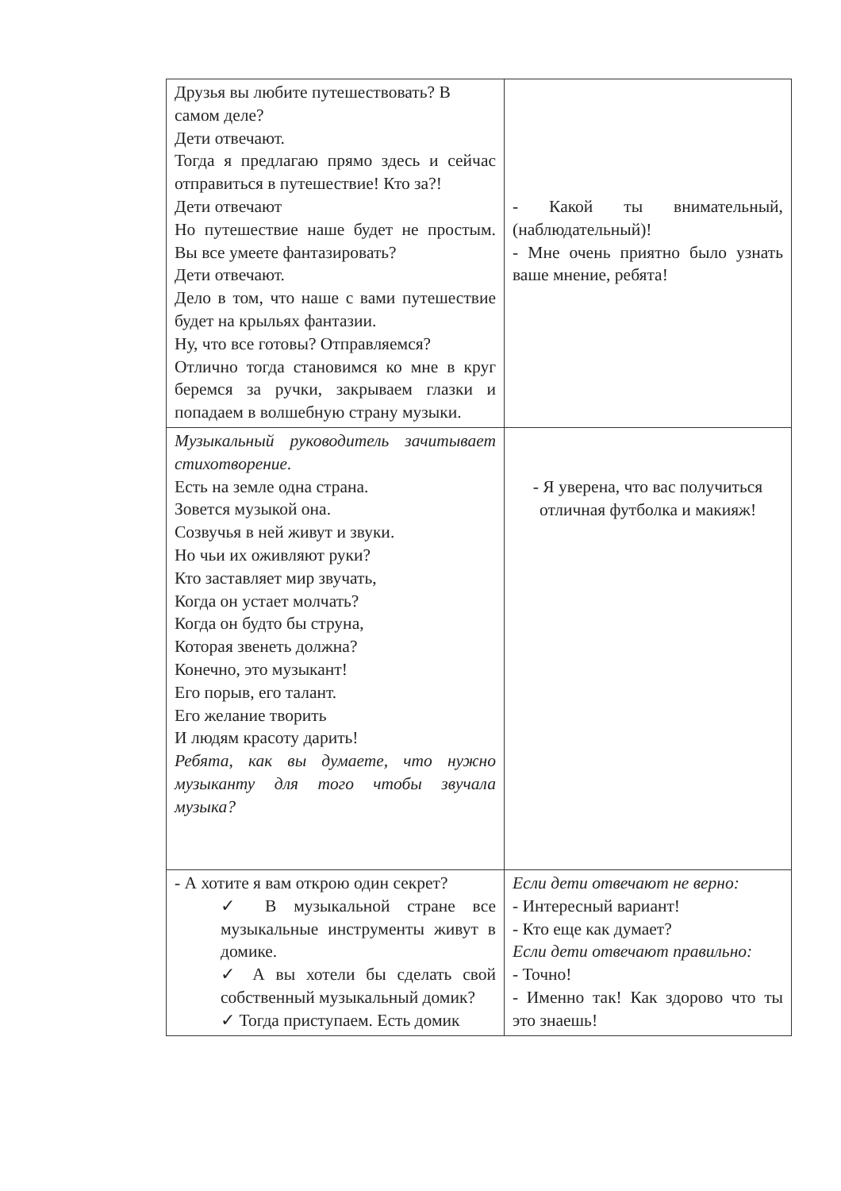| Друзья вы любите путешествовать? В самом деле? Дети отвечают. Тогда я предлагаю прямо здесь и сейчас отправиться в путешествие! Кто за?! Дети отвечают Но путешествие наше будет не простым. Вы все умеете фантазировать? Дети отвечают. Дело в том, что наше с вами путешествие будет на крыльях фантазии. Ну, что все готовы? Отправляемся? Отлично тогда становимся ко мне в круг беремся за ручки, закрываем глазки и попадаем в волшебную страну музыки. | - Какой ты внимательный, (наблюдательный)! - Мне очень приятно было узнать ваше мнение, ребята! |
| Музыкальный руководитель зачитывает стихотворение. Есть на земле одна страна. Зовется музыкой она. Созвучья в ней живут и звуки. Но чьи их оживляют руки? Кто заставляет мир звучать, Когда он устает молчать? Когда он будто бы струна, Которая звенеть должна? Конечно, это музыкант! Его порыв, его талант. Его желание творить И людям красоту дарить! Ребята, как вы думаете, что нужно музыканту для того чтобы звучала музыка? | - Я уверена, что вас получиться отличная футболка и макияж! |
| - А хотите я вам открою один секрет? ✓ В музыкальной стране все музыкальные инструменты живут в домике. ✓ А вы хотели бы сделать свой собственный музыкальный домик? ✓ Тогда приступаем. Есть домик | Если дети отвечают не верно: - Интересный вариант! - Кто еще как думает? Если дети отвечают правильно: - Точно! - Именно так! Как здорово что ты это знаешь! |